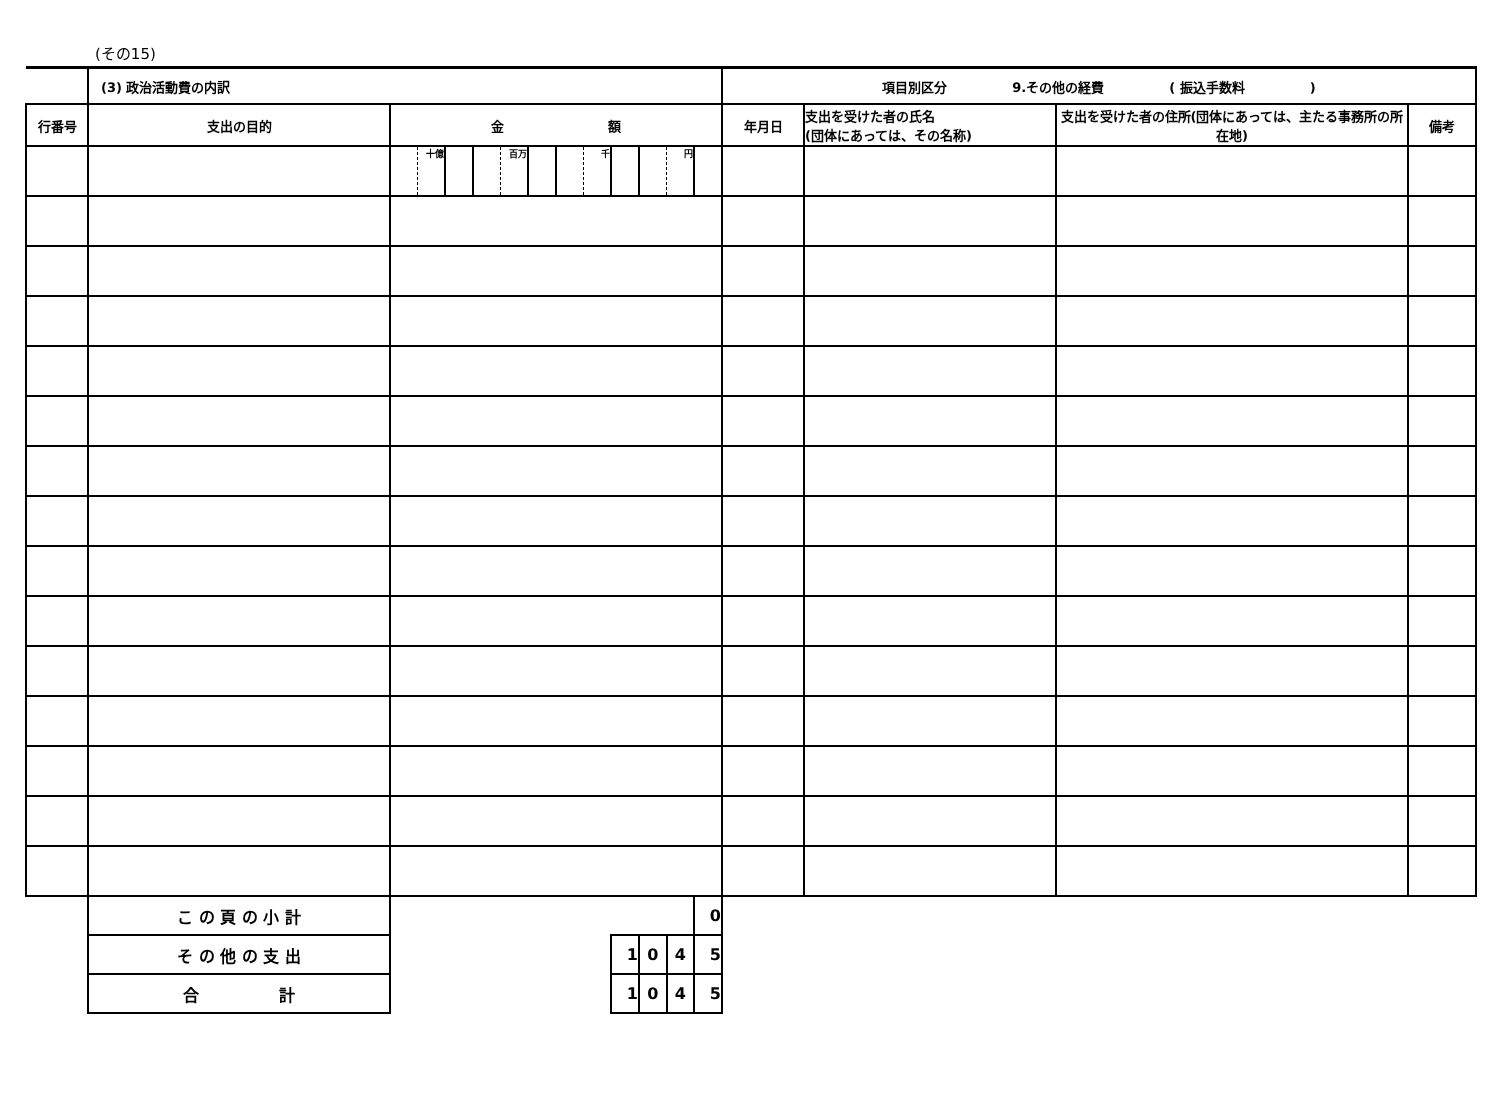(その15)
| | (3) 政治活動費の内訳 | | | | | | | | | | | | | 項目別区分 9.その他の経費 ( 振込手数料 ) | | | |
| 行番号 | 支出の目的 | 金 額 | | | | | | | | | | | | 年月日 | 支出を受けた者の氏名 (団体にあっては、その名称) | 支出を受けた者の住所(団体にあっては、主たる事務所の所在地) | 備考 |
| | | | 十億 | | | 百万 | | | 千 | | | 円 | | | | | |
| | こ の 頁 の 小 計 | | | | | | | | | | | | 0 | | | | |
| | そ の 他 の 支 出 | | | | | | | | | 1 | 0 | 4 | 5 | | | | |
| | 合 計 | | | | | | | | | 1 | 0 | 4 | 5 | | | | |